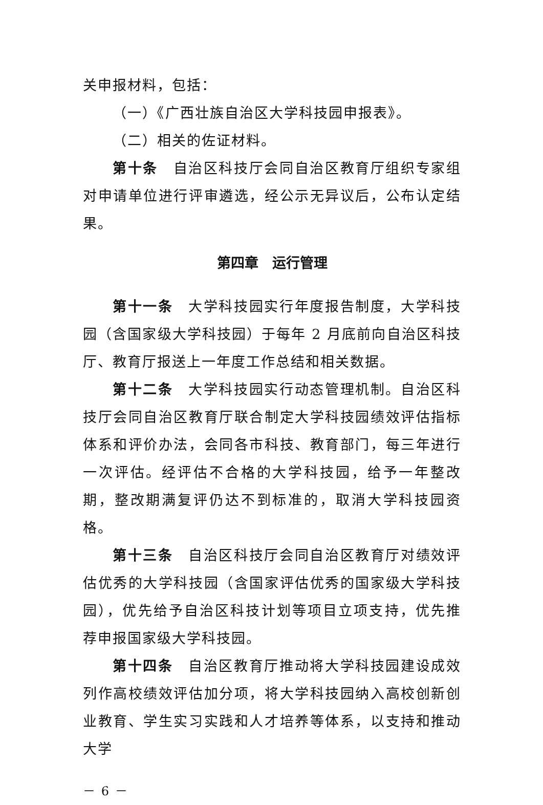关申报材料，包括：
（一）《广西壮族自治区大学科技园申报表》。
（二）相关的佐证材料。
第十条　自治区科技厅会同自治区教育厅组织专家组对申请单位进行评审遴选，经公示无异议后，公布认定结果。
第四章　运行管理
第十一条　大学科技园实行年度报告制度，大学科技园（含国家级大学科技园）于每年 2 月底前向自治区科技厅、教育厅报送上一年度工作总结和相关数据。
第十二条　大学科技园实行动态管理机制。自治区科技厅会同自治区教育厅联合制定大学科技园绩效评估指标体系和评价办法，会同各市科技、教育部门，每三年进行一次评估。经评估不合格的大学科技园，给予一年整改期，整改期满复评仍达不到标准的，取消大学科技园资格。
第十三条　自治区科技厅会同自治区教育厅对绩效评估优秀的大学科技园（含国家评估优秀的国家级大学科技园），优先给予自治区科技计划等项目立项支持，优先推荐申报国家级大学科技园。
第十四条　自治区教育厅推动将大学科技园建设成效列作高校绩效评估加分项，将大学科技园纳入高校创新创业教育、学生实习实践和人才培养等体系，以支持和推动大学
－ 6 －